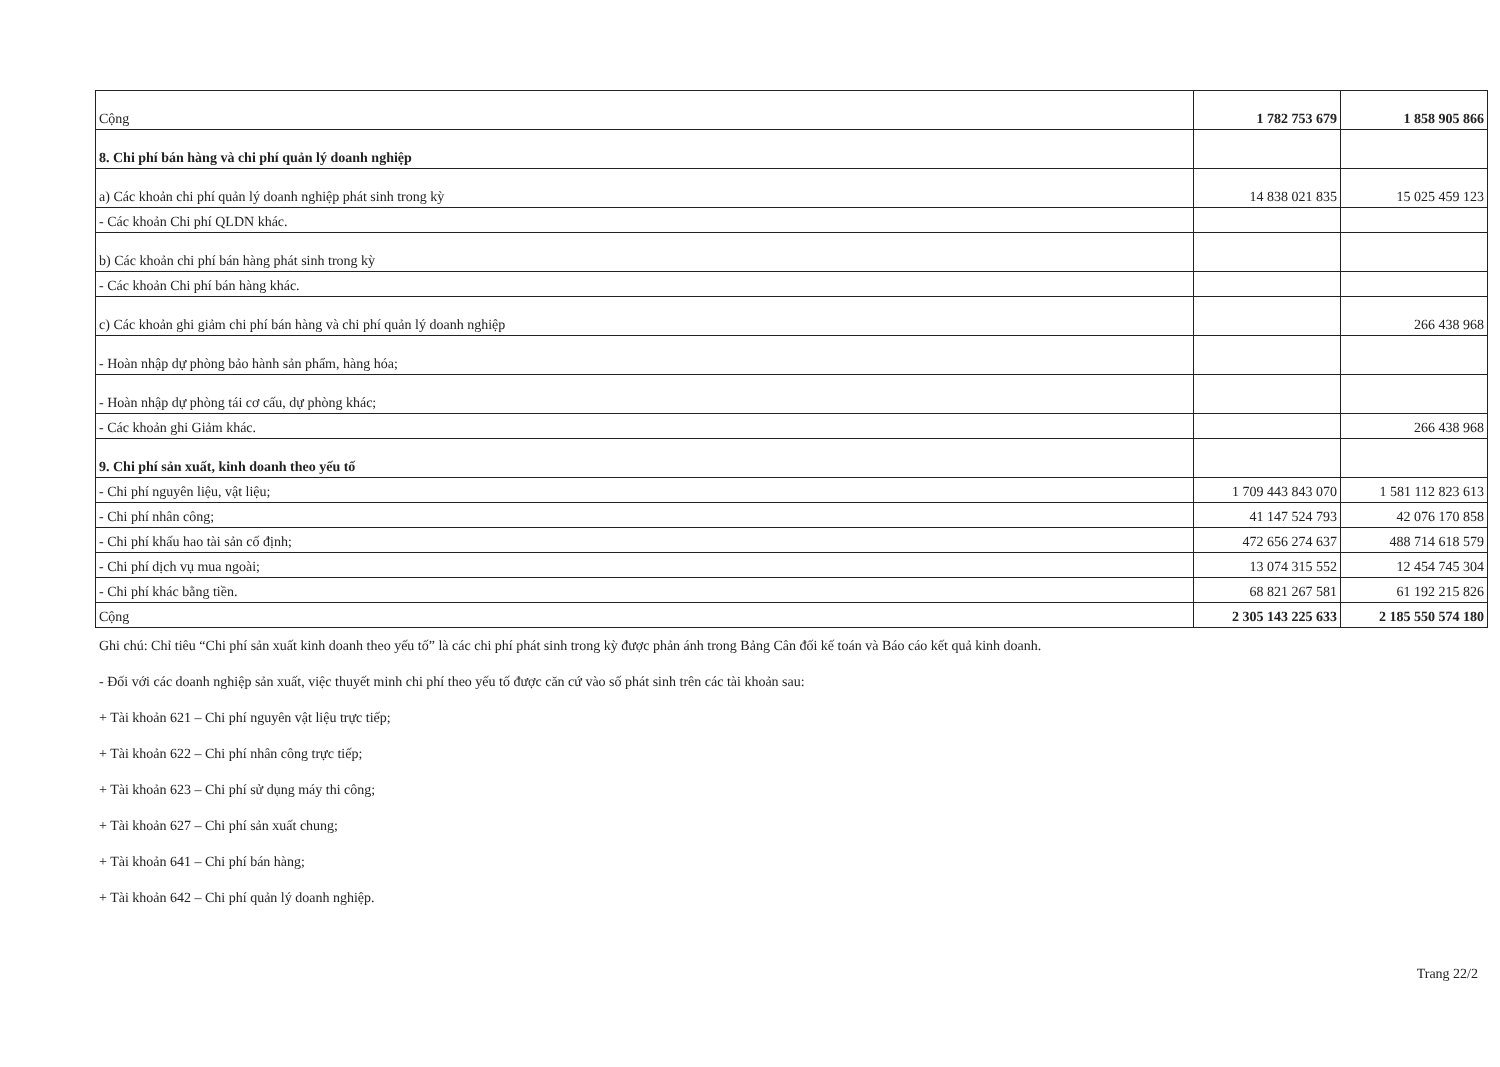| Cộng | 1 782 753 679 | 1 858 905 866 |
| 8. Chi phí bán hàng và chi phí quản lý doanh nghiệp | | |
| a) Các khoản chi phí quản lý doanh nghiệp phát sinh trong kỳ | 14 838 021 835 | 15 025 459 123 |
| - Các khoản Chi phí QLDN khác. | | |
| b) Các khoản chi phí bán hàng phát sinh trong kỳ | | |
| - Các khoản Chi phí bán hàng khác. | | |
| c) Các khoản ghi giảm chi phí bán hàng và chi phí quản lý doanh nghiệp | | 266 438 968 |
| - Hoàn nhập dự phòng bảo hành sản phẩm, hàng hóa; | | |
| - Hoàn nhập dự phòng tái cơ cấu, dự phòng khác; | | |
| - Các khoản ghi Giảm khác. | | 266 438 968 |
| 9. Chi phí sản xuất, kinh doanh theo yếu tố | | |
| - Chi phí nguyên liệu, vật liệu; | 1 709 443 843 070 | 1 581 112 823 613 |
| - Chi phí nhân công; | 41 147 524 793 | 42 076 170 858 |
| - Chi phí khấu hao tài sản cố định; | 472 656 274 637 | 488 714 618 579 |
| - Chi phí dịch vụ mua ngoài; | 13 074 315 552 | 12 454 745 304 |
| - Chi phí khác bằng tiền. | 68 821 267 581 | 61 192 215 826 |
| Cộng | 2 305 143 225 633 | 2 185 550 574 180 |
Ghi chú: Chỉ tiêu “Chi phí sản xuất kinh doanh theo yếu tố” là các chi phí phát sinh trong kỳ được phản ánh trong Bảng Cân đối kế toán và Báo cáo kết quả kinh doanh.
- Đối với các doanh nghiệp sản xuất, việc thuyết minh chi phí theo yếu tố được căn cứ vào số phát sinh trên các tài khoản sau:
+ Tài khoản 621 – Chi phí nguyên vật liệu trực tiếp;
+ Tài khoản 622 – Chi phí nhân công trực tiếp;
+ Tài khoản 623 – Chi phí sử dụng máy thi công;
+ Tài khoản 627 – Chi phí sản xuất chung;
+ Tài khoản 641 – Chi phí bán hàng;
+ Tài khoản 642 – Chi phí quản lý doanh nghiệp.
Trang 22/2